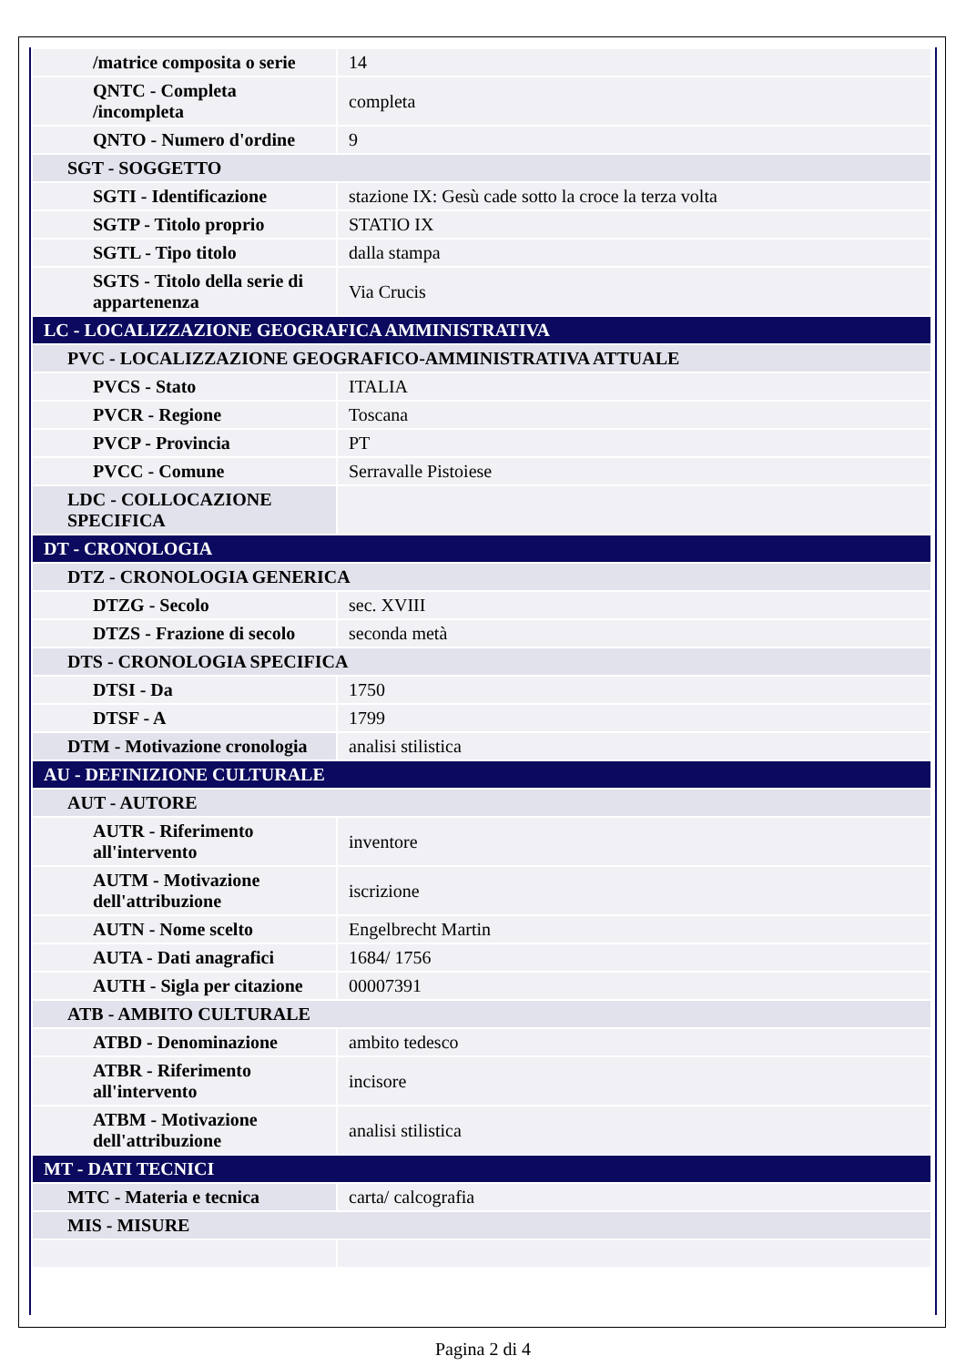| /matrice composita o serie | 14 |
| QNTC - Completa /incompleta | completa |
| QNTO - Numero d'ordine | 9 |
| SGT - SOGGETTO | |
| SGTI - Identificazione | stazione IX: Gesù cade sotto la croce la terza volta |
| SGTP - Titolo proprio | STATIO IX |
| SGTL - Tipo titolo | dalla stampa |
| SGTS - Titolo della serie di appartenenza | Via Crucis |
| LC - LOCALIZZAZIONE GEOGRAFICA AMMINISTRATIVA | |
| PVC - LOCALIZZAZIONE GEOGRAFICO-AMMINISTRATIVA ATTUALE | |
| PVCS - Stato | ITALIA |
| PVCR - Regione | Toscana |
| PVCP - Provincia | PT |
| PVCC - Comune | Serravalle Pistoiese |
| LDC - COLLOCAZIONE SPECIFICA | |
| DT - CRONOLOGIA | |
| DTZ - CRONOLOGIA GENERICA | |
| DTZG - Secolo | sec. XVIII |
| DTZS - Frazione di secolo | seconda metà |
| DTS - CRONOLOGIA SPECIFICA | |
| DTSI - Da | 1750 |
| DTSF - A | 1799 |
| DTM - Motivazione cronologia | analisi stilistica |
| AU - DEFINIZIONE CULTURALE | |
| AUT - AUTORE | |
| AUTR - Riferimento all'intervento | inventore |
| AUTM - Motivazione dell'attribuzione | iscrizione |
| AUTN - Nome scelto | Engelbrecht Martin |
| AUTA - Dati anagrafici | 1684/ 1756 |
| AUTH - Sigla per citazione | 00007391 |
| ATB - AMBITO CULTURALE | |
| ATBD - Denominazione | ambito tedesco |
| ATBR - Riferimento all'intervento | incisore |
| ATBM - Motivazione dell'attribuzione | analisi stilistica |
| MT - DATI TECNICI | |
| MTC - Materia e tecnica | carta/ calcografia |
| MIS - MISURE | |
Pagina 2 di 4